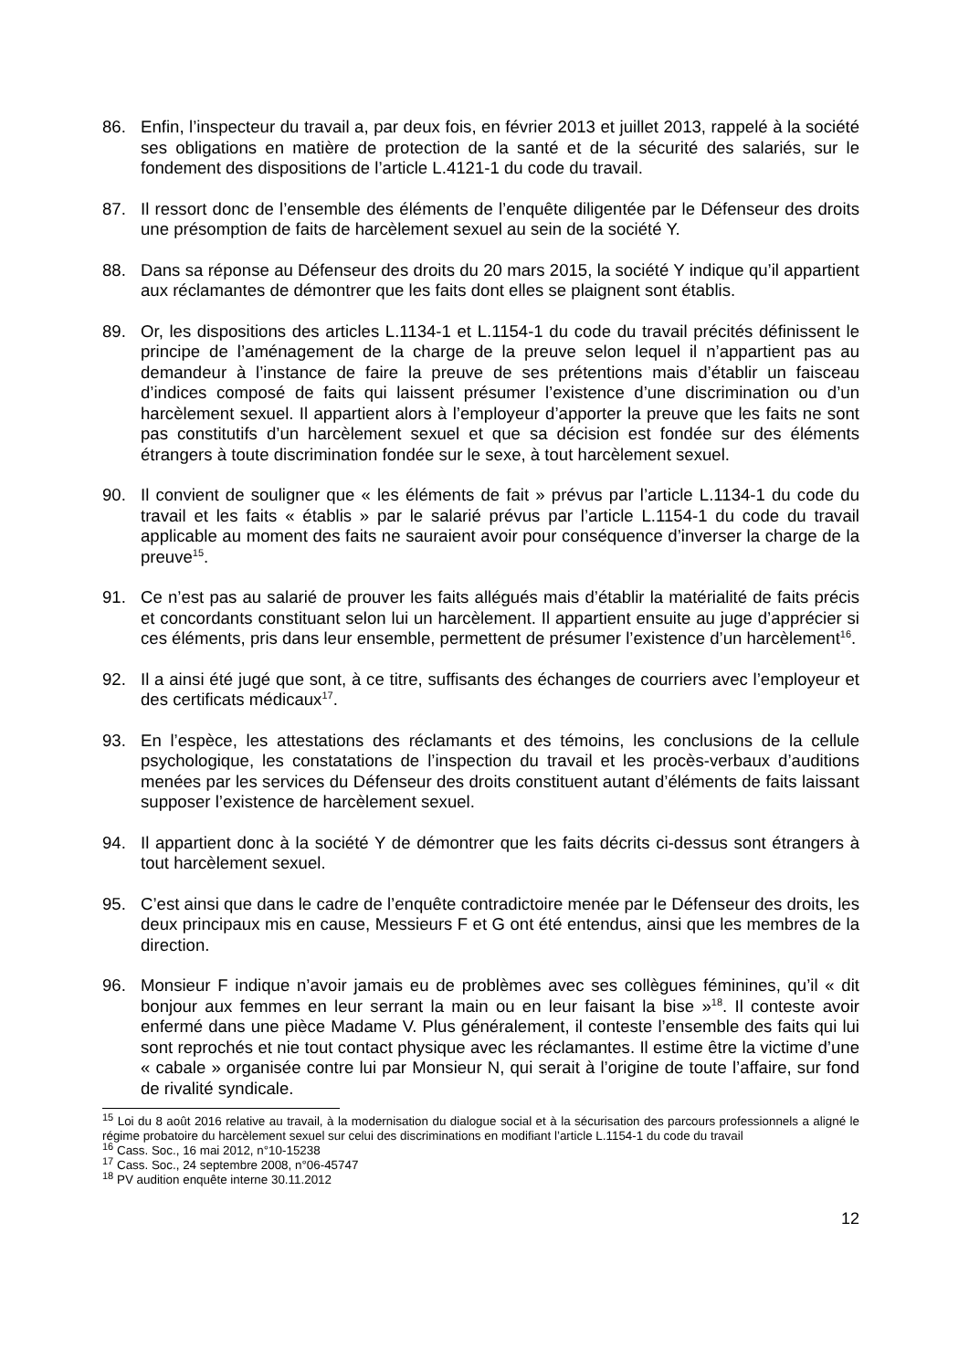86. Enfin, l’inspecteur du travail a, par deux fois, en février 2013 et juillet 2013, rappelé à la société ses obligations en matière de protection de la santé et de la sécurité des salariés, sur le fondement des dispositions de l’article L.4121-1 du code du travail.
87. Il ressort donc de l’ensemble des éléments de l’enquête diligentée par le Défenseur des droits une présomption de faits de harcèlement sexuel au sein de la société Y.
88. Dans sa réponse au Défenseur des droits du 20 mars 2015, la société Y indique qu’il appartient aux réclamantes de démontrer que les faits dont elles se plaignent sont établis.
89. Or, les dispositions des articles L.1134-1 et L.1154-1 du code du travail précités définissent le principe de l’aménagement de la charge de la preuve selon lequel il n’appartient pas au demandeur à l’instance de faire la preuve de ses prétentions mais d’établir un faisceau d’indices composé de faits qui laissent présumer l’existence d’une discrimination ou d’un harcèlement sexuel. Il appartient alors à l’employeur d’apporter la preuve que les faits ne sont pas constitutifs d’un harcèlement sexuel et que sa décision est fondée sur des éléments étrangers à toute discrimination fondée sur le sexe, à tout harcèlement sexuel.
90. Il convient de souligner que « les éléments de fait » prévus par l’article L.1134-1 du code du travail et les faits « établis » par le salarié prévus par l’article L.1154-1 du code du travail applicable au moment des faits ne sauraient avoir pour conséquence d’inverser la charge de la preuve<sup>15</sup>.
91. Ce n’est pas au salarié de prouver les faits allégués mais d’établir la matérialité de faits précis et concordants constituant selon lui un harcèlement. Il appartient ensuite au juge d’apprécier si ces éléments, pris dans leur ensemble, permettent de présumer l’existence d’un harcèlement<sup>16</sup>.
92. Il a ainsi été jugé que sont, à ce titre, suffisants des échanges de courriers avec l’employeur et des certificats médicaux<sup>17</sup>.
93. En l’espèce, les attestations des réclamants et des témoins, les conclusions de la cellule psychologique, les constatations de l’inspection du travail et les procès-verbaux d’auditions menées par les services du Défenseur des droits constituent autant d’éléments de faits laissant supposer l’existence de harcèlement sexuel.
94. Il appartient donc à la société Y de démontrer que les faits décrits ci-dessus sont étrangers à tout harcèlement sexuel.
95. C’est ainsi que dans le cadre de l’enquête contradictoire menée par le Défenseur des droits, les deux principaux mis en cause, Messieurs F et G ont été entendus, ainsi que les membres de la direction.
96. Monsieur F indique n’avoir jamais eu de problèmes avec ses collègues féminines, qu’il « dit bonjour aux femmes en leur serrant la main ou en leur faisant la bise »<sup>18</sup>. Il conteste avoir enfermé dans une pièce Madame V. Plus généralement, il conteste l’ensemble des faits qui lui sont reprochés et nie tout contact physique avec les réclamantes. Il estime être la victime d’une « cabale » organisée contre lui par Monsieur N, qui serait à l’origine de toute l’affaire, sur fond de rivalité syndicale.
<sup>15</sup> Loi du 8 août 2016 relative au travail, à la modernisation du dialogue social et à la sécurisation des parcours professionnels a aligné le régime probatoire du harcèlement sexuel sur celui des discriminations en modifiant l’article L.1154-1 du code du travail
<sup>16</sup> Cass. Soc., 16 mai 2012, n°10-15238
<sup>17</sup> Cass. Soc., 24 septembre 2008, n°06-45747
<sup>18</sup> PV audition enquête interne 30.11.2012
12